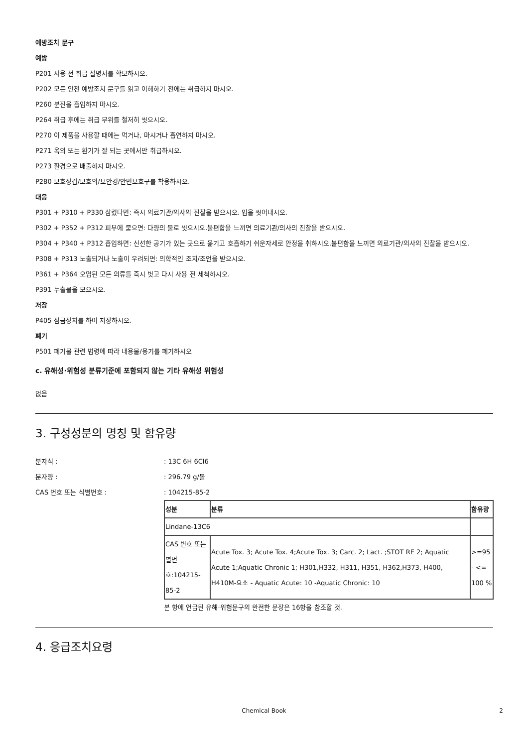예방조치 문구
예방
P201 사용 전 취급 설명서를 확보하시오.
P202 모든 안전 예방조치 문구를 읽고 이해하기 전에는 취급하지 마시오.
P260 분진을 흡입하지 마시오.
P264 취급 후에는 취급 부위를 철저히 씻으시오.
P270 이 제품을 사용할 때에는 먹거나, 마시거나 흡연하지 마시오.
P271 옥외 또는 환기가 잘 되는 곳에서만 취급하시오.
P273 환경으로 배출하지 마시오.
P280 보호장갑/보호의/보안경/안면보호구를 착용하시오.
대응
P301 + P310 + P330 삼켰다면: 즉시 의료기관/의사의 진찰을 받으시오. 입을 씻어내시오.
P302 + P352 + P312 피부에 묻으면: 다량의 물로 씻으시오.불편함을 느끼면 의료기관/의사의 진찰을 받으시오.
P304 + P340 + P312 흡입하면: 신선한 공기가 있는 곳으로 옮기고 호흡하기 쉬운자세로 안정을 취하시오.불편함을 느끼면 의료기관/의사의 진찰을 받으시오.
P308 + P313 노출되거나 노출이 우려되면: 의학적인 조치/조언을 받으시오.
P361 + P364 오염된 모든 의류를 즉시 벗고 다시 사용 전 세척하시오.
P391 누출물을 모으시오.
저장
P405 잠금장치를 하여 저장하시오.
폐기
P501 폐기물 관련 법령에 따라 내용물/용기를 폐기하시오
c. 유해성·위험성 분류기준에 포함되지 않는 기타 유해성 위험성
없음
3. 구성성분의 명칭 및 함유량
분자식 : : 13C 6H 6Cl6
분자량 : : 296.79 g/몰
CAS 번호 또는 식별번호 : : 104215-85-2
| 성분 | 분류 | 함유량 |
| Lindane-13C6 | | |
| CAS 번호 또는 별번호:104215-85-2 | Acute Tox. 3; Acute Tox. 4;Acute Tox. 3; Carc. 2; Lact. ;STOT RE 2; Aquatic Acute 1;Aquatic Chronic 1; H301,H332, H311, H351, H362,H373, H400, H410M-요소 - Aquatic Acute: 10 -Aquatic Chronic: 10 | >=95 - <= 100 % |
본 항에 언급된 유해·위험문구의 완전한 문장은 16항을 참조할 것.
4. 응급조치요령
Chemical Book 2